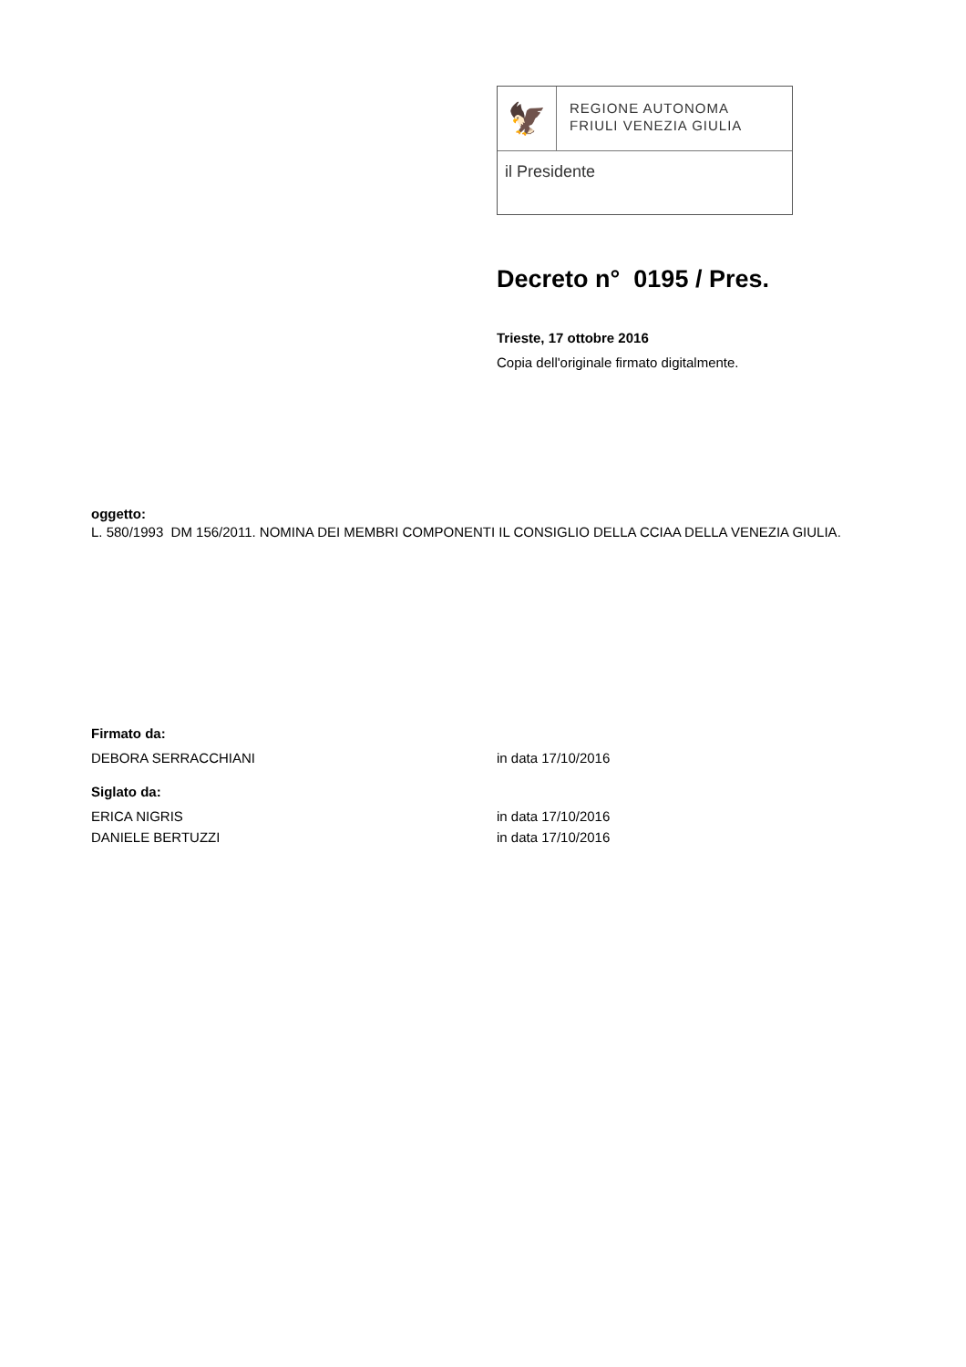🦅
REGIONE AUTONOMA
FRIULI VENEZIA GIULIA
il Presidente
Decreto n° 0195 / Pres.
Trieste, 17 ottobre 2016
Copia dell'originale firmato digitalmente.
oggetto:
L. 580/1993 DM 156/2011. NOMINA DEI MEMBRI COMPONENTI IL CONSIGLIO DELLA CCIAA DELLA VENEZIA GIULIA.
Firmato da:
DEBORA SERRACCHIANI in data 17/10/2016
Siglato da:
ERICA NIGRIS in data 17/10/2016
DANIELE BERTUZZI in data 17/10/2016